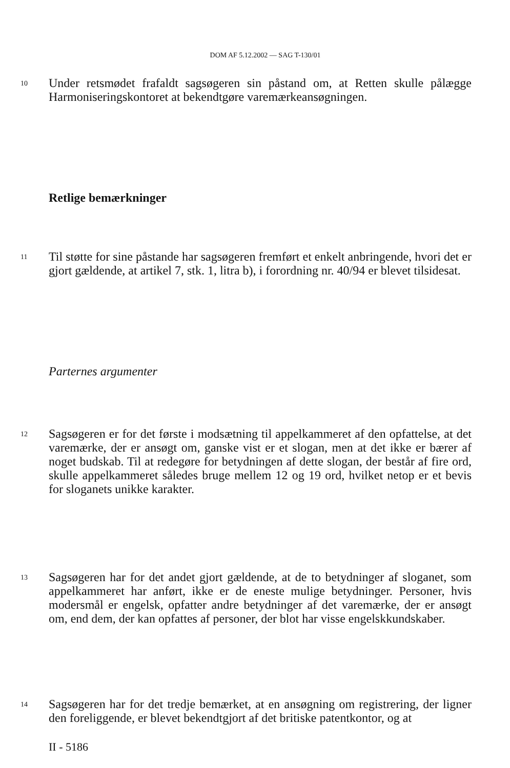DOM AF 5.12.2002 — SAG T-130/01
10
Under retsmødet frafaldt sagsøgeren sin påstand om, at Retten skulle pålægge Harmoniseringskontoret at bekendtgøre varemærkeansøgningen.
Retlige bemærkninger
11
Til støtte for sine påstande har sagsøgeren fremført et enkelt anbringende, hvori det er gjort gældende, at artikel 7, stk. 1, litra b), i forordning nr. 40/94 er blevet tilsidesat.
Parternes argumenter
12
Sagsøgeren er for det første i modsætning til appelkammeret af den opfattelse, at det varemærke, der er ansøgt om, ganske vist er et slogan, men at det ikke er bærer af noget budskab. Til at redegøre for betydningen af dette slogan, der består af fire ord, skulle appelkammeret således bruge mellem 12 og 19 ord, hvilket netop er et bevis for sloganets unikke karakter.
13
Sagsøgeren har for det andet gjort gældende, at de to betydninger af sloganet, som appelkammeret har anført, ikke er de eneste mulige betydninger. Personer, hvis modersmål er engelsk, opfatter andre betydninger af det varemærke, der er ansøgt om, end dem, der kan opfattes af personer, der blot har visse engelskkundskaber.
14
Sagsøgeren har for det tredje bemærket, at en ansøgning om registrering, der ligner den foreliggende, er blevet bekendtgjort af det britiske patentkontor, og at
II - 5186